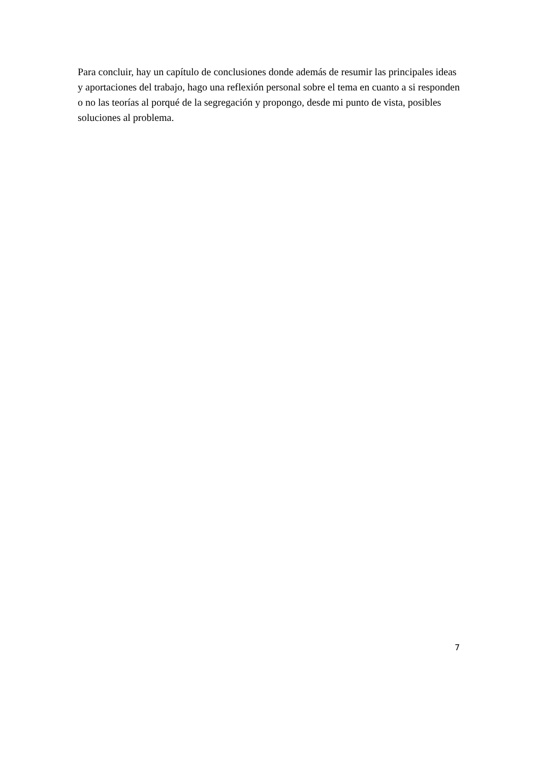Para concluir, hay un capítulo de conclusiones donde además de resumir las principales ideas y aportaciones del trabajo, hago una reflexión personal sobre el tema en cuanto a si responden o no las teorías al porqué de la segregación y propongo, desde mi punto de vista, posibles soluciones al problema.
7